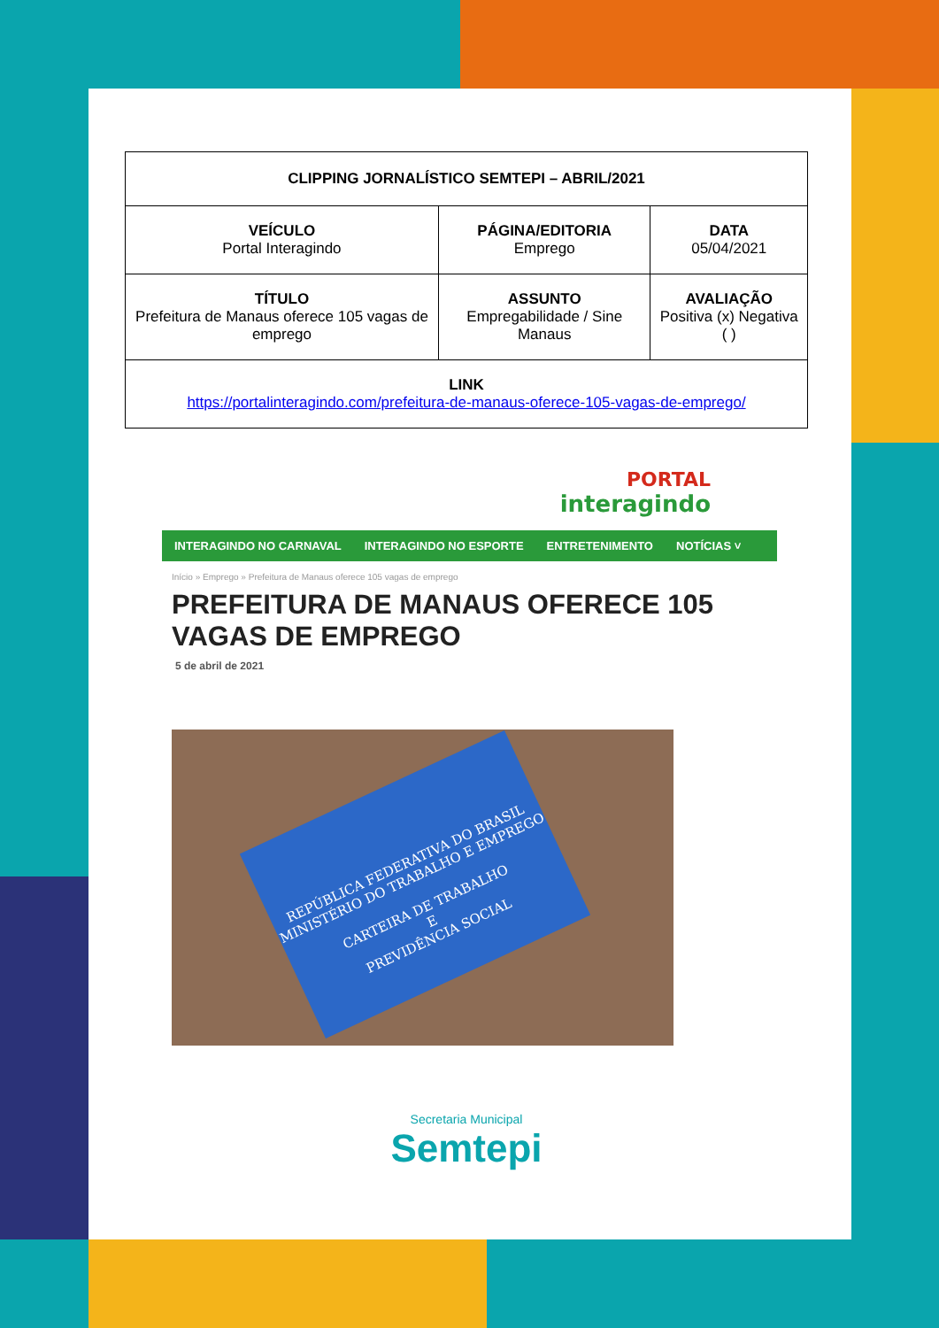| CLIPPING JORNALÍSTICO SEMTEPI – ABRIL/2021 | | |
| VEÍCULO Portal Interagindo | PÁGINA/EDITORIA Emprego | DATA 05/04/2021 |
| TÍTULO Prefeitura de Manaus oferece 105 vagas de emprego | ASSUNTO Empregabilidade / Sine Manaus | AVALIAÇÃO Positiva (x) Negativa ( ) |
| LINK https://portalinteragindo.com/prefeitura-de-manaus-oferece-105-vagas-de-emprego/ | | |
PORTAL
interagindo
INTERAGINDO NO CARNAVAL INTERAGINDO NO ESPORTE ENTRETENIMENTO NOTÍCIAS ˅
Início » Emprego » Prefeitura de Manaus oferece 105 vagas de emprego
PREFEITURA DE MANAUS OFERECE 105 VAGAS DE EMPREGO
5 de abril de 2021
REPÚBLICA FEDERATIVA DO BRASIL
MINISTÉRIO DO TRABALHO E EMPREGO
CARTEIRA DE TRABALHO
E
PREVIDÊNCIA SOCIAL
Secretaria Municipal
Semtepi